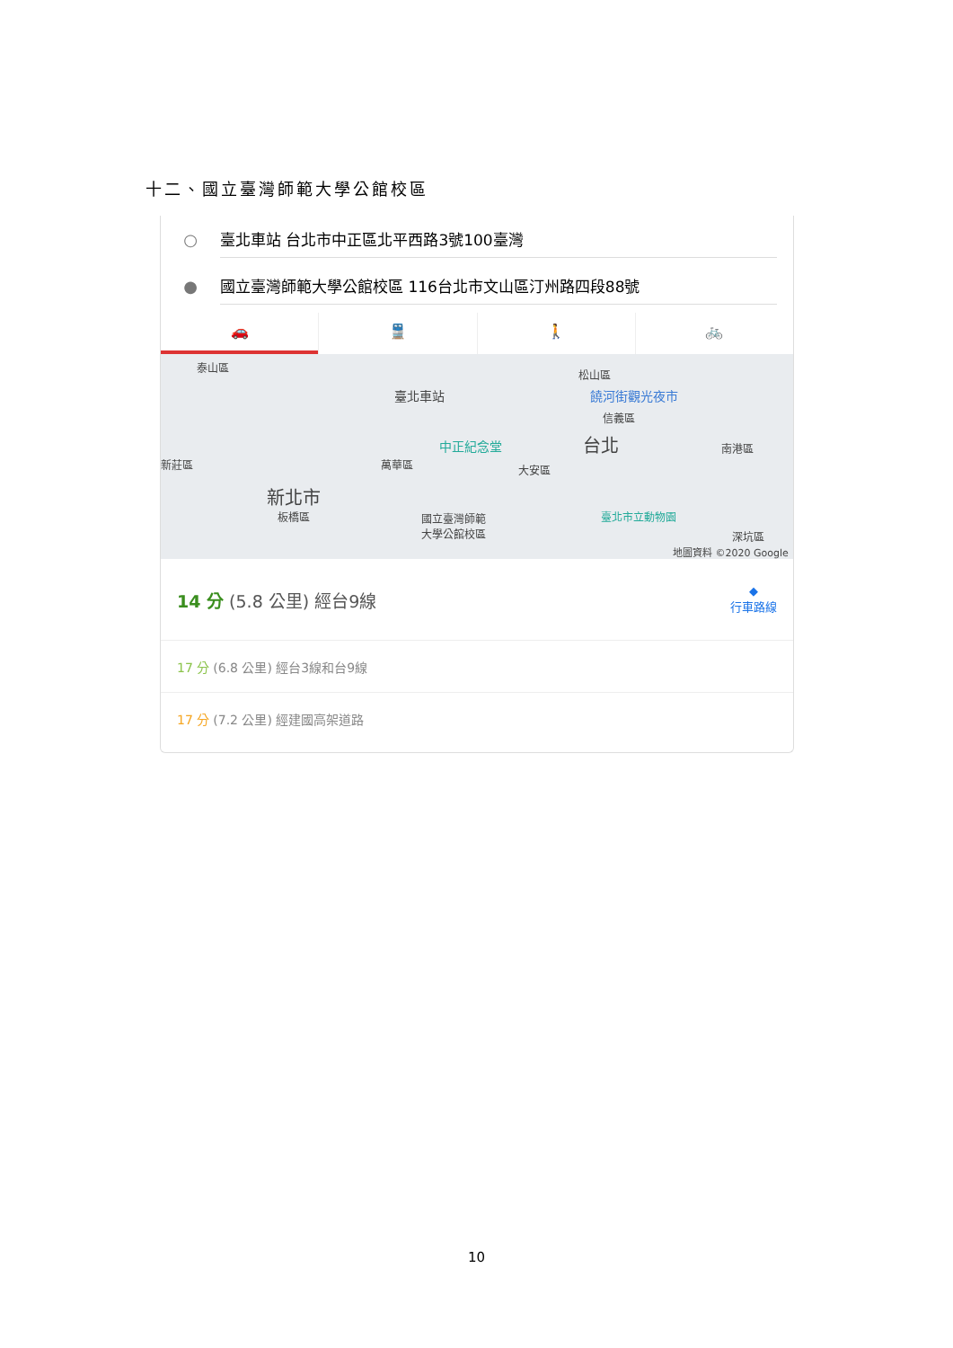十二、國立臺灣師範大學公館校區
○
臺北車站 台北市中正區北平西路3號100臺灣
●
國立臺灣師範大學公館校區 116台北市文山區汀州路四段88號
🚗 🚆 🚶 🚲
泰山區
臺北車站
松山區
饒河街觀光夜市
信義區
中正紀念堂 台北 南港區
新莊區 萬華區 大安區
新北市
板橋區 國立臺灣師範
大學公館校區
臺北市立動物園
深坑區
地圖資料 ©2020 Google
14 分 (5.8 公里) 經台9線
◆
行車路線
17 分 (6.8 公里) 經台3線和台9線
17 分 (7.2 公里) 經建國高架道路
10